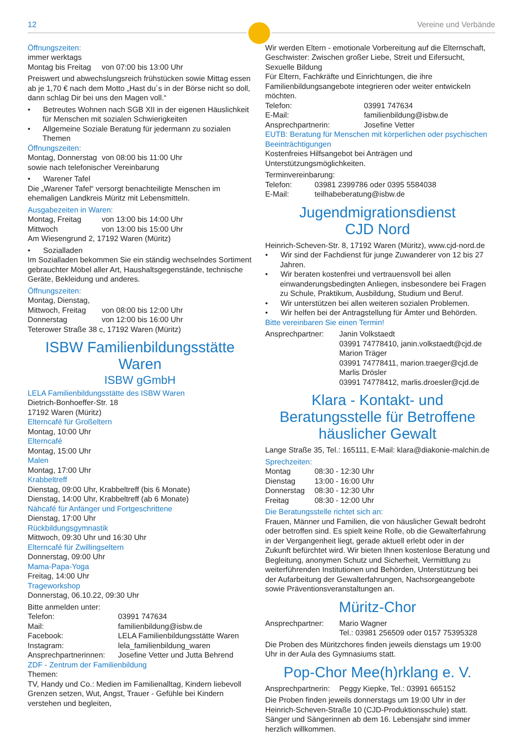12 Vereine und Verbände
Öffnungszeiten:
immer werktags
Montag bis Freitag von 07:00 bis 13:00 Uhr
Preiswert und abwechslungsreich frühstücken sowie Mittag essen ab je 1,70 € nach dem Motto „Hast du´s in der Börse nicht so doll, dann schlag Dir bei uns den Magen voll.“
• Betreutes Wohnen nach SGB XII in der eigenen Häuslichkeit für Menschen mit sozialen Schwierigkeiten
• Allgemeine Soziale Beratung für jedermann zu sozialen Themen
Öffnungszeiten:
Montag, Donnerstag von 08:00 bis 11:00 Uhr
sowie nach telefonischer Vereinbarung
• Warener Tafel
Die „Warener Tafel“ versorgt benachteiligte Menschen im ehemaligen Landkreis Müritz mit Lebensmitteln.
Ausgabezeiten in Waren:
Montag, Freitag von 13:00 bis 14:00 Uhr
Mittwoch von 13:00 bis 15:00 Uhr
Am Wiesengrund 2, 17192 Waren (Müritz)
• Sozialladen
Im Sozialladen bekommen Sie ein ständig wechselndes Sortiment gebrauchter Möbel aller Art, Haushaltsgegenstände, technische Geräte, Bekleidung und anderes.
Öffnungszeiten:
Montag, Dienstag,
Mittwoch, Freitag von 08:00 bis 12:00 Uhr
Donnerstag von 12:00 bis 16:00 Uhr
Teterower Straße 38 c, 17192 Waren (Müritz)
ISBW Familienbildungsstätte Waren
ISBW gGmbH
LELA Familienbildungsstätte des ISBW Waren
Dietrich-Bonhoeffer-Str. 18
17192 Waren (Müritz)
Elterncafé für Großeltern
Montag, 10:00 Uhr
Elterncafé
Montag, 15:00 Uhr
Malen
Montag, 17:00 Uhr
Krabbeltreff
Dienstag, 09:00 Uhr, Krabbeltreff (bis 6 Monate)
Dienstag, 14:00 Uhr, Krabbeltreff (ab 6 Monate)
Nähcafé für Anfänger und Fortgeschrittene
Dienstag, 17:00 Uhr
Rückbildungsgymnastik
Mittwoch, 09:30 Uhr und 16:30 Uhr
Elterncafé für Zwillingseltern
Donnerstag, 09:00 Uhr
Mama-Papa-Yoga
Freitag, 14:00 Uhr
Trageworkshop
Donnerstag, 06.10.22, 09:30 Uhr
Bitte anmelden unter:
Telefon: 03991 747634
Mail: familienbildung@isbw.de
Facebook: LELA Familienbildungsstätte Waren
Instagram: lela_familienbildung_waren
Ansprechpartnerinnen: Josefine Vetter und Jutta Behrend
ZDF - Zentrum der Familienbildung
Themen:
TV, Handy und Co.: Medien im Familienalltag, Kindern liebevoll Grenzen setzen, Wut, Angst, Trauer - Gefühle bei Kindern verstehen und begleiten,
Wir werden Eltern - emotionale Vorbereitung auf die Elternschaft, Geschwister: Zwischen großer Liebe, Streit und Eifersucht, Sexuelle Bildung
Für Eltern, Fachkräfte und Einrichtungen, die ihre Familienbildungsangebote integrieren oder weiter entwickeln möchten.
Telefon: 03991 747634
E-Mail: familienbildung@isbw.de
Ansprechpartnerin: Josefine Vetter
EUTB: Beratung für Menschen mit körperlichen oder psychischen Beeinträchtigungen
Kostenfreies Hilfsangebot bei Anträgen und Unterstützungsmöglichkeiten.
Terminvereinbarung:
Telefon: 03981 2399786 oder 0395 5584038
E-Mail: teilhabeberatung@isbw.de
Jugendmigrationsdienst
CJD Nord
Heinrich-Scheven-Str. 8, 17192 Waren (Müritz), www.cjd-nord.de
• Wir sind der Fachdienst für junge Zuwanderer von 12 bis 27 Jahren.
• Wir beraten kostenfrei und vertrauensvoll bei allen einwanderungsbedingten Anliegen, insbesondere bei Fragen zu Schule, Praktikum, Ausbildung, Studium und Beruf.
• Wir unterstützen bei allen weiteren sozialen Problemen.
• Wir helfen bei der Antragstellung für Ämter und Behörden.
Bitte vereinbaren Sie einen Termin!
Ansprechpartner: Janin Volkstaedt
03991 74778410, janin.volkstaedt@cjd.de
Marion Träger
03991 74778411, marion.traeger@cjd.de
Marlis Drösler
03991 74778412, marlis.droesler@cjd.de
Klara - Kontakt- und Beratungsstelle für Betroffene häuslicher Gewalt
Lange Straße 35, Tel.: 165111, E-Mail: klara@diakonie-malchin.de
Sprechzeiten:
Montag 08:30 - 12:30 Uhr
Dienstag 13:00 - 16:00 Uhr
Donnerstag 08:30 - 12:30 Uhr
Freitag 08:30 - 12:00 Uhr
Die Beratungsstelle richtet sich an:
Frauen, Männer und Familien, die von häuslicher Gewalt bedroht oder betroffen sind. Es spielt keine Rolle, ob die Gewalterfahrung in der Vergangenheit liegt, gerade aktuell erlebt oder in der Zukunft befürchtet wird. Wir bieten Ihnen kostenlose Beratung und Begleitung, anonymen Schutz und Sicherheit, Vermittlung zu weiterführenden Institutionen und Behörden, Unterstützung bei der Aufarbeitung der Gewalterfahrungen, Nachsorgeangebote sowie Präventionsveranstaltungen an.
Müritz-Chor
Ansprechpartner: Mario Wagner
Tel.: 03981 256509 oder 0157 75395328
Die Proben des Müritzchores finden jeweils dienstags um 19:00 Uhr in der Aula des Gymnasiums statt.
Pop-Chor Mee(h)rklang e. V.
Ansprechpartnerin: Peggy Kiepke, Tel.: 03991 665152
Die Proben finden jeweils donnerstags um 19:00 Uhr in der Heinrich-Scheven-Straße 10 (CJD-Produktionsschule) statt. Sänger und Sängerinnen ab dem 16. Lebensjahr sind immer herzlich willkommen.